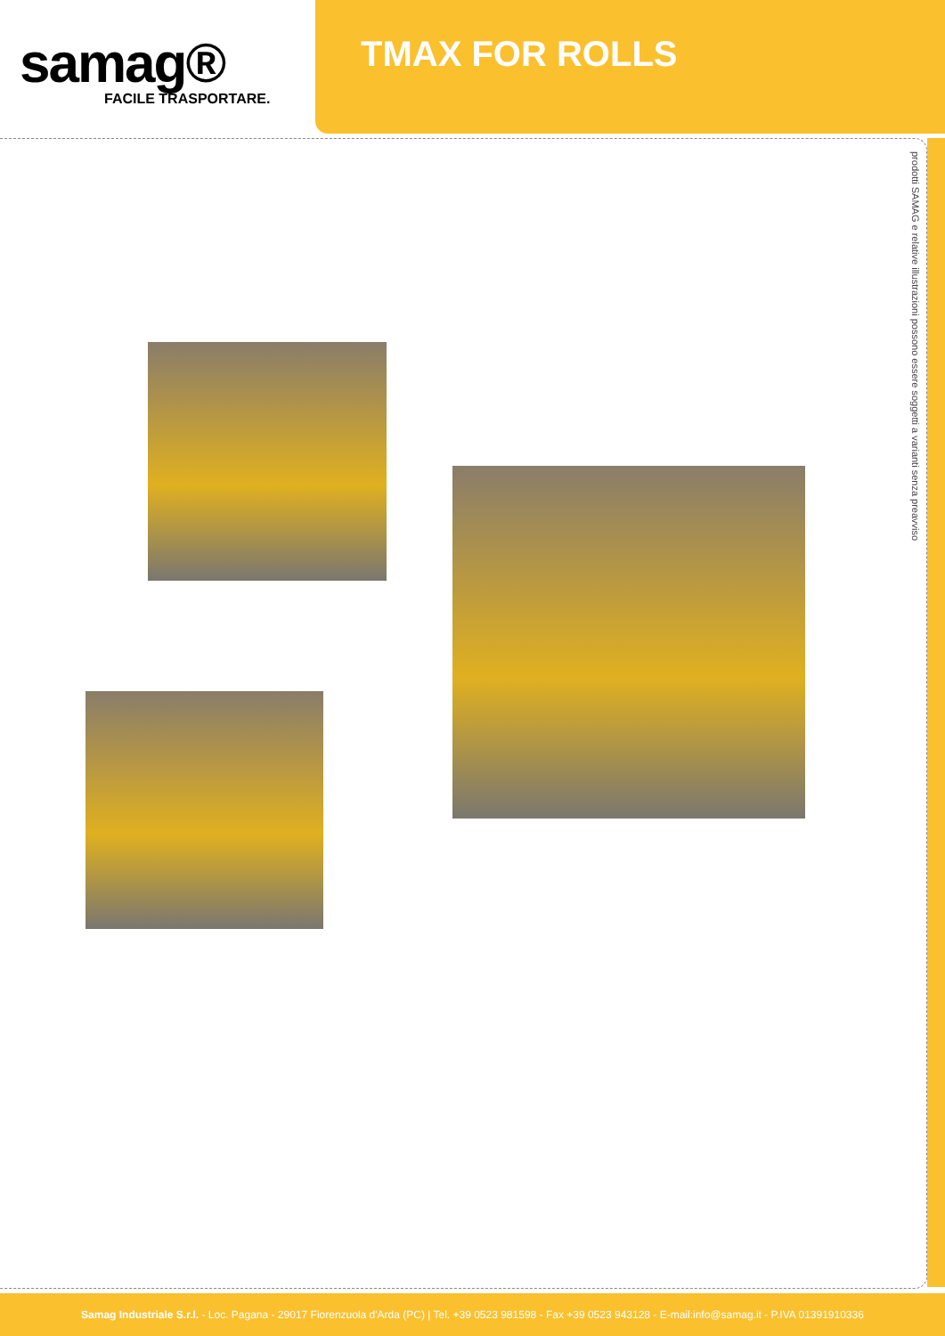samag®
FACILE TRASPORTARE.
TMAX FOR ROLLS
prodotti SAMAG e relative illustrazioni possono essere soggetti a varianti senza preavviso
Samag Industriale S.r.l. - Loc. Pagana - 29017 Fiorenzuola d'Arda (PC) | Tel. +39 0523 981598 - Fax +39 0523 943128 - E-mail:info@samag.it - P.IVA 01391910336